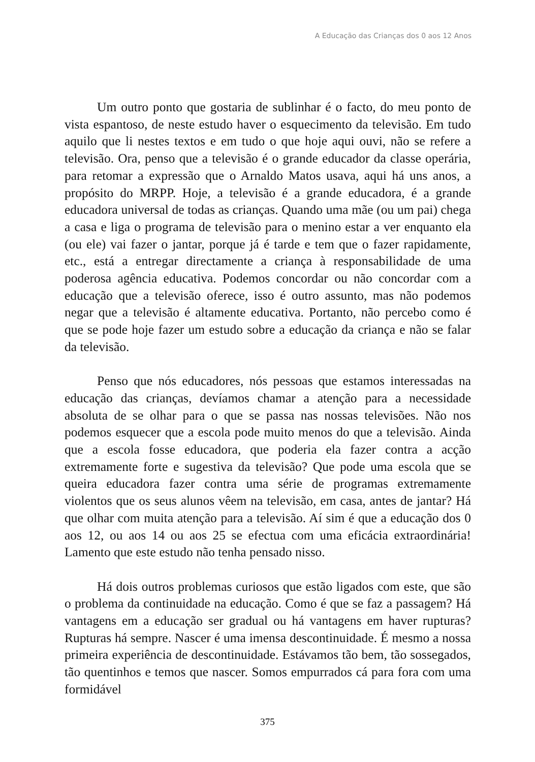A Educação das Crianças dos 0 aos 12 Anos
Um outro ponto que gostaria de sublinhar é o facto, do meu ponto de vista espantoso, de neste estudo haver o esquecimento da televisão. Em tudo aquilo que li nestes textos e em tudo o que hoje aqui ouvi, não se refere a televisão. Ora, penso que a televisão é o grande educador da classe operária, para retomar a expressão que o Arnaldo Matos usava, aqui há uns anos, a propósito do MRPP. Hoje, a televisão é a grande educadora, é a grande educadora universal de todas as crianças. Quando uma mãe (ou um pai) chega a casa e liga o programa de televisão para o menino estar a ver enquanto ela (ou ele) vai fazer o jantar, porque já é tarde e tem que o fazer rapidamente, etc., está a entregar directamente a criança à responsabilidade de uma poderosa agência educativa. Podemos concordar ou não concordar com a educação que a televisão oferece, isso é outro assunto, mas não podemos negar que a televisão é altamente educativa. Portanto, não percebo como é que se pode hoje fazer um estudo sobre a educação da criança e não se falar da televisão.
Penso que nós educadores, nós pessoas que estamos interessadas na educação das crianças, devíamos chamar a atenção para a necessidade absoluta de se olhar para o que se passa nas nossas televisões. Não nos podemos esquecer que a escola pode muito menos do que a televisão. Ainda que a escola fosse educadora, que poderia ela fazer contra a acção extremamente forte e sugestiva da televisão? Que pode uma escola que se queira educadora fazer contra uma série de programas extremamente violentos que os seus alunos vêem na televisão, em casa, antes de jantar? Há que olhar com muita atenção para a televisão. Aí sim é que a educação dos 0 aos 12, ou aos 14 ou aos 25 se efectua com uma eficácia extraordinária! Lamento que este estudo não tenha pensado nisso.
Há dois outros problemas curiosos que estão ligados com este, que são o problema da continuidade na educação. Como é que se faz a passagem? Há vantagens em a educação ser gradual ou há vantagens em haver rupturas? Rupturas há sempre. Nascer é uma imensa descontinuidade. É mesmo a nossa primeira experiência de descontinuidade. Estávamos tão bem, tão sossegados, tão quentinhos e temos que nascer. Somos empurrados cá para fora com uma formidável
375